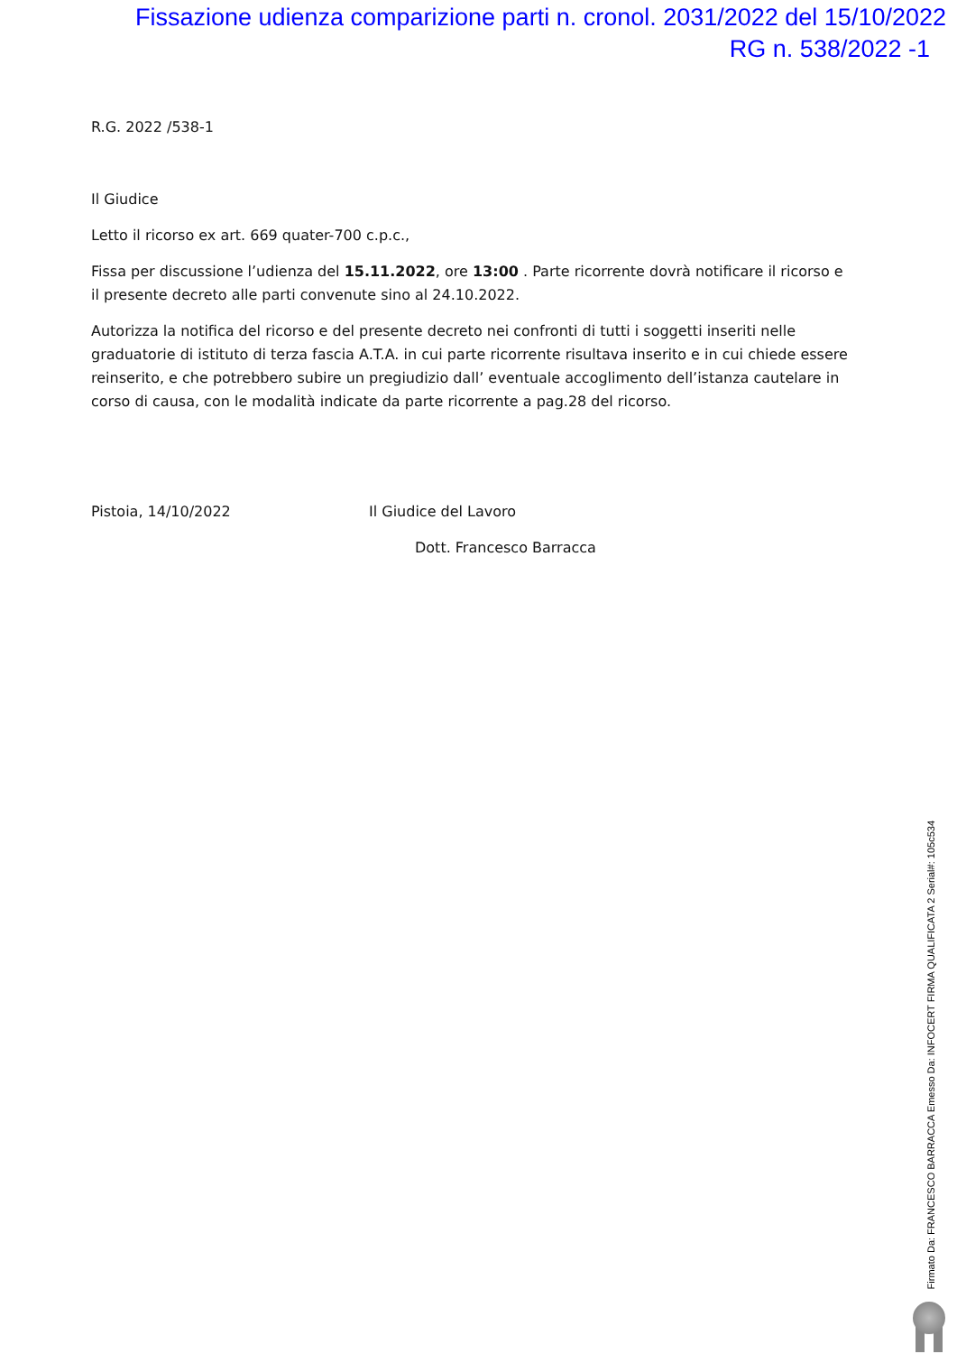Fissazione udienza comparizione parti n. cronol. 2031/2022 del 15/10/2022
RG n. 538/2022 -1
R.G. 2022 /538-1
Il Giudice
Letto il ricorso ex art. 669 quater-700 c.p.c.,
Fissa per discussione l’udienza del 15.11.2022, ore 13:00 . Parte ricorrente dovrà notificare il ricorso e il presente decreto alle parti convenute sino al 24.10.2022.
Autorizza la notifica del ricorso e del presente decreto nei confronti di tutti i soggetti inseriti nelle graduatorie di istituto di terza fascia A.T.A. in cui parte ricorrente risultava inserito e in cui chiede essere reinserito, e che potrebbero subire un pregiudizio dall’ eventuale accoglimento dell’istanza cautelare in corso di causa, con le modalità indicate da parte ricorrente a pag.28 del ricorso.
Pistoia, 14/10/2022 Il Giudice del Lavoro
Dott. Francesco Barracca
Firmato Da: FRANCESCO BARRACCA Emesso Da: INFOCERT FIRMA QUALIFICATA 2 Serial#: 105c534